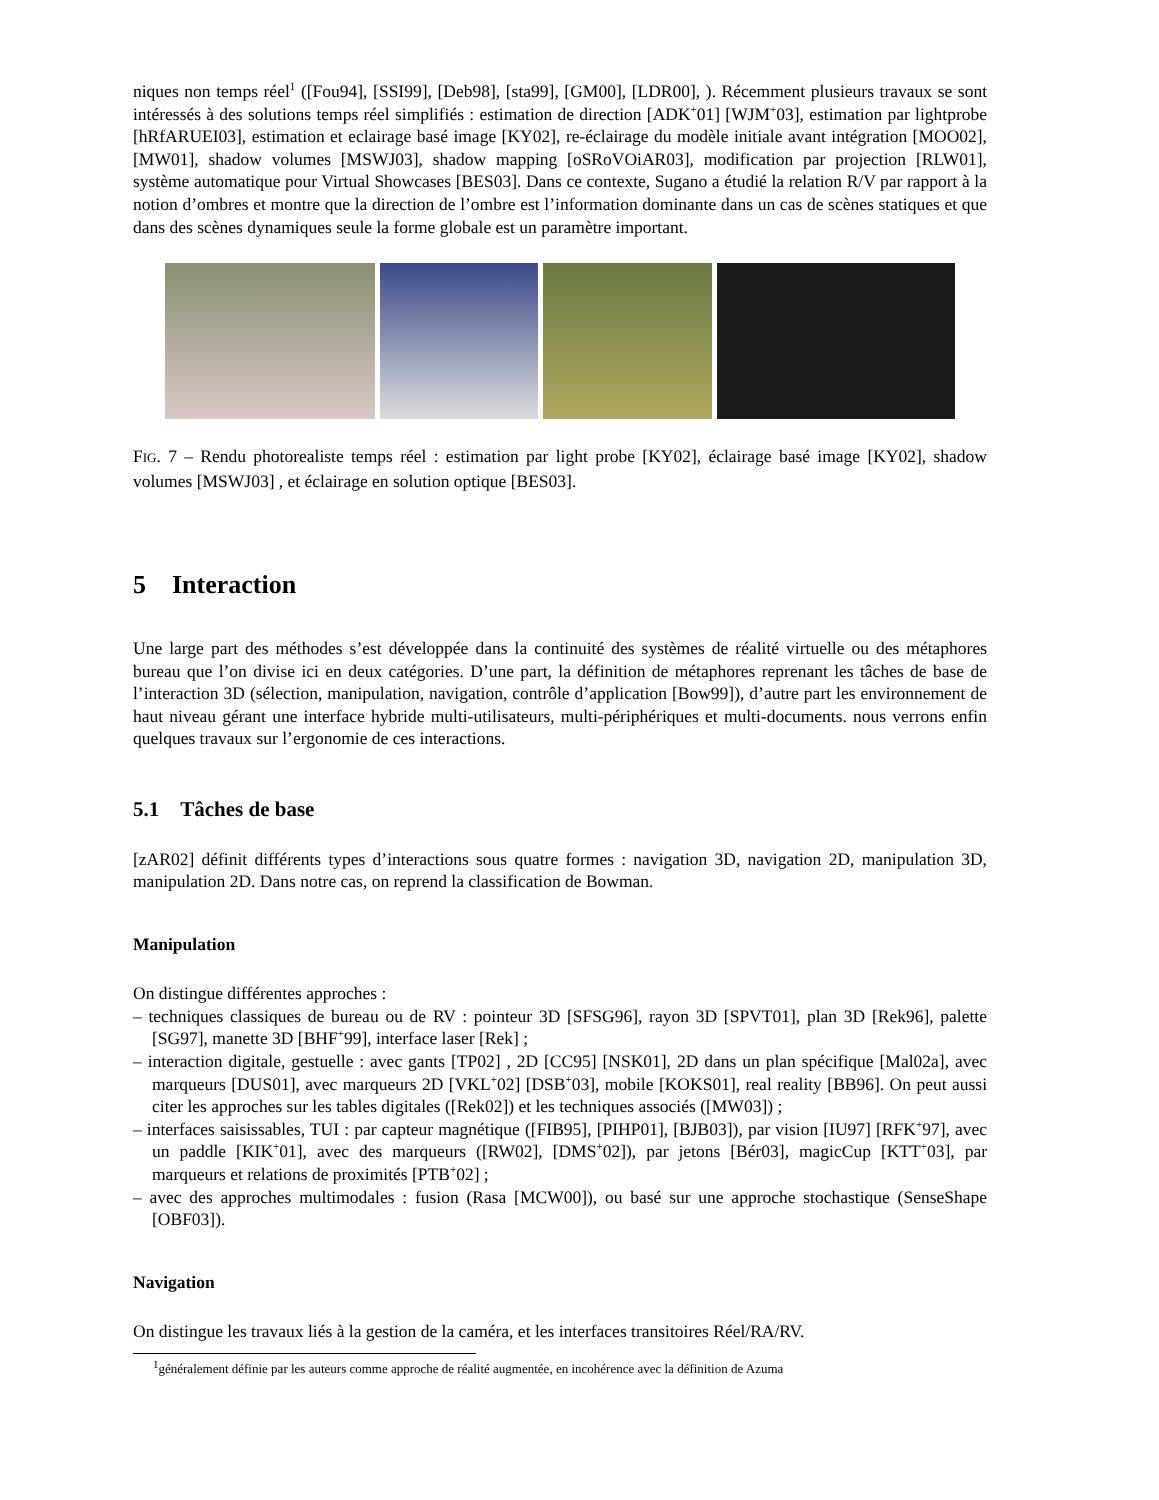niques non temps réel<sup>1</sup> ([Fou94], [SSI99], [Deb98], [sta99], [GM00], [LDR00], ). Récemment plusieurs travaux se sont intéressés à des solutions temps réel simplifiés : estimation de direction [ADK<sup>+</sup>01] [WJM<sup>+</sup>03], estimation par lightprobe [hRfARUEI03], estimation et eclairage basé image [KY02], re-éclairage du modèle initiale avant intégration [MOO02], [MW01], shadow volumes [MSWJ03], shadow mapping [oSRoVOiAR03], modification par projection [RLW01], système automatique pour Virtual Showcases [BES03]. Dans ce contexte, Sugano a étudié la relation R/V par rapport à la notion d’ombres et montre que la direction de l’ombre est l’information dominante dans un cas de scènes statiques et que dans des scènes dynamiques seule la forme globale est un paramètre important.
FIG. 7 – Rendu photorealiste temps réel : estimation par light probe [KY02], éclairage basé image [KY02], shadow volumes [MSWJ03] , et éclairage en solution optique [BES03].
5 Interaction
Une large part des méthodes s’est développée dans la continuité des systèmes de réalité virtuelle ou des métaphores bureau que l’on divise ici en deux catégories. D’une part, la définition de métaphores reprenant les tâches de base de l’interaction 3D (sélection, manipulation, navigation, contrôle d’application [Bow99]), d’autre part les environnement de haut niveau gérant une interface hybride multi-utilisateurs, multi-périphériques et multi-documents. nous verrons enfin quelques travaux sur l’ergonomie de ces interactions.
5.1 Tâches de base
[zAR02] définit différents types d’interactions sous quatre formes : navigation 3D, navigation 2D, manipulation 3D, manipulation 2D. Dans notre cas, on reprend la classification de Bowman.
Manipulation
On distingue différentes approches :
– techniques classiques de bureau ou de RV : pointeur 3D [SFSG96], rayon 3D [SPVT01], plan 3D [Rek96], palette [SG97], manette 3D [BHF<sup>+</sup>99], interface laser [Rek] ;
– interaction digitale, gestuelle : avec gants [TP02] , 2D [CC95] [NSK01], 2D dans un plan spécifique [Mal02a], avec marqueurs [DUS01], avec marqueurs 2D [VKL<sup>+</sup>02] [DSB<sup>+</sup>03], mobile [KOKS01], real reality [BB96]. On peut aussi citer les approches sur les tables digitales ([Rek02]) et les techniques associés ([MW03]) ;
– interfaces saisissables, TUI : par capteur magnétique ([FIB95], [PIHP01], [BJB03]), par vision [IU97] [RFK<sup>+</sup>97], avec un paddle [KIK<sup>+</sup>01], avec des marqueurs ([RW02], [DMS<sup>+</sup>02]), par jetons [Bér03], magicCup [KTT<sup>+</sup>03], par marqueurs et relations de proximités [PTB<sup>+</sup>02] ;
– avec des approches multimodales : fusion (Rasa [MCW00]), ou basé sur une approche stochastique (SenseShape [OBF03]).
Navigation
On distingue les travaux liés à la gestion de la caméra, et les interfaces transitoires Réel/RA/RV.
<sup>1</sup> généralement définie par les auteurs comme approche de réalité augmentée, en incohérence avec la définition de Azuma